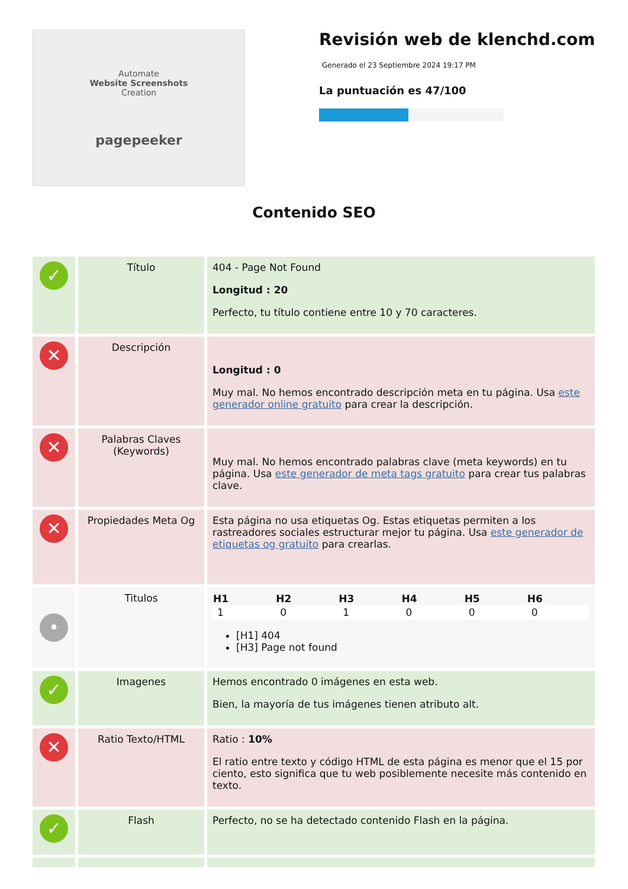Automate
Website Screenshots
Creation
pagepeeker
Revisión web de klenchd.com
Generado el 23 Septiembre 2024 19:17 PM
La puntuación es 47/100
Contenido SEO
| ✓ | Título | 404 - Page Not Found Longitud : 20 Perfecto, tu título contiene entre 10 y 70 caracteres. |
| ✕ | Descripción | Longitud : 0 Muy mal. No hemos encontrado descripción meta en tu página. Usa este generador online gratuito para crear la descripción. |
| ✕ | Palabras Claves (Keywords) | Muy mal. No hemos encontrado palabras clave (meta keywords) en tu página. Usa este generador de meta tags gratuito para crear tus palabras clave. |
| ✕ | Propiedades Meta Og | Esta página no usa etiquetas Og. Estas etiquetas permiten a los rastreadores sociales estructurar mejor tu página. Usa este generador de etiquetas og gratuito para crearlas. |
| • | Titulos | / H1 / H2 / H3 / H4 / H5 / H6 / / --- / --- / --- / --- / --- / --- / / 1 / 0 / 1 / 0 / 0 / 0 / [H1] 404 [H3] Page not found |
| ✓ | Imagenes | Hemos encontrado 0 imágenes en esta web. Bien, la mayoría de tus imágenes tienen atributo alt. |
| ✕ | Ratio Texto/HTML | Ratio : 10% El ratio entre texto y código HTML de esta página es menor que el 15 por ciento, esto significa que tu web posiblemente necesite más contenido en texto. |
| ✓ | Flash | Perfecto, no se ha detectado contenido Flash en la página. |